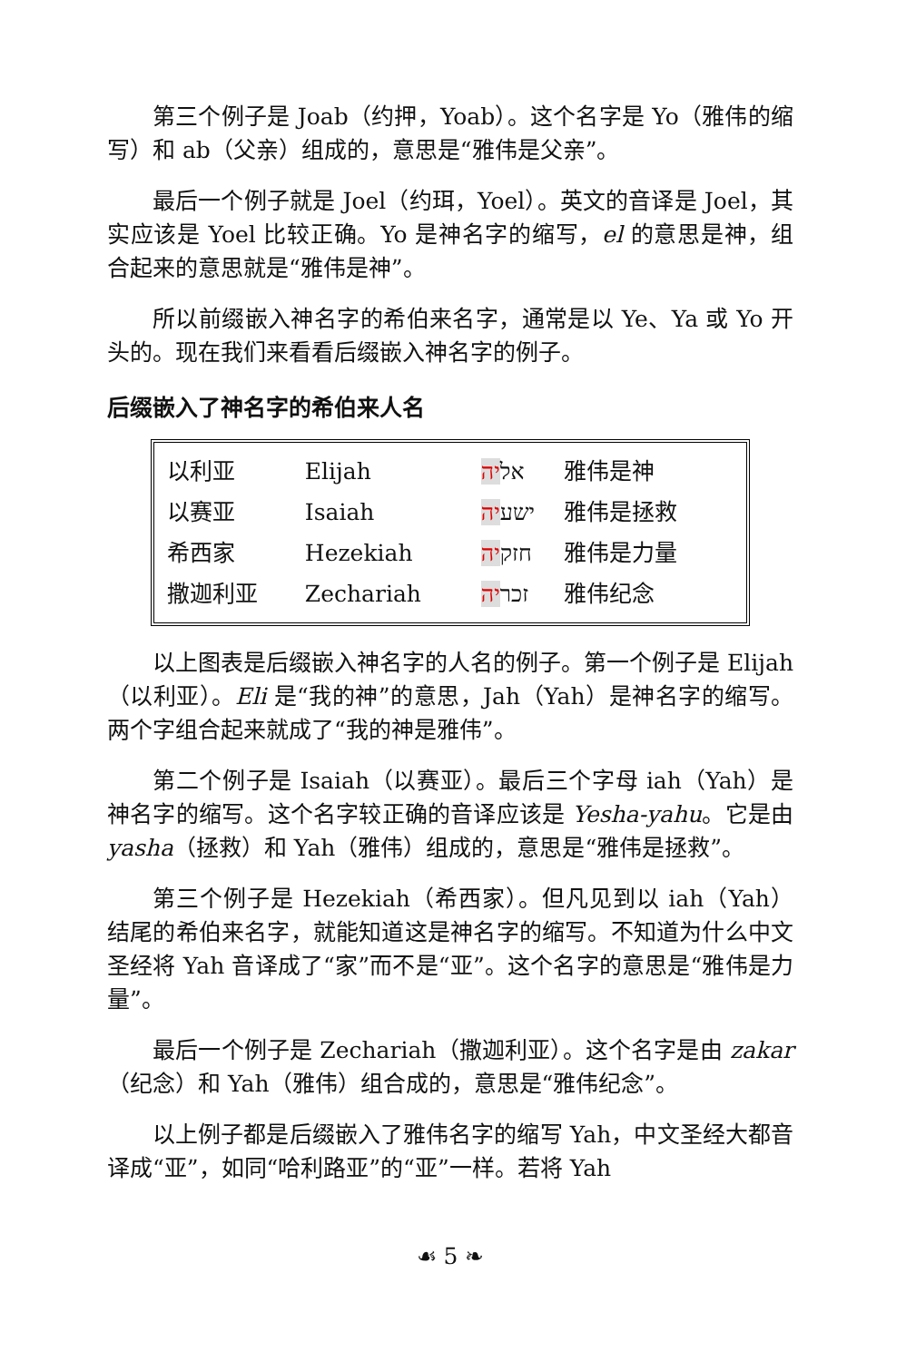第三个例子是 Joab（约押，Yoab）。这个名字是 Yo（雅伟的缩写）和 ab（父亲）组成的，意思是“雅伟是父亲”。
最后一个例子就是 Joel（约珥，Yoel）。英文的音译是 Joel，其实应该是 Yoel 比较正确。Yo 是神名字的缩写，el 的意思是神，组合起来的意思就是“雅伟是神”。
所以前缀嵌入神名字的希伯来名字，通常是以 Ye、Ya 或 Yo 开头的。现在我们来看看后缀嵌入神名字的例子。
后缀嵌入了神名字的希伯来人名
| 以利亚 | Elijah | אל יה | 雅伟是神 |
| 以赛亚 | Isaiah | ישע יה | 雅伟是拯救 |
| 希西家 | Hezekiah | חזק יה | 雅伟是力量 |
| 撒迦利亚 | Zechariah | זכר יה | 雅伟纪念 |
以上图表是后缀嵌入神名字的人名的例子。第一个例子是 Elijah（以利亚）。Eli 是“我的神”的意思，Jah（Yah）是神名字的缩写。两个字组合起来就成了“我的神是雅伟”。
第二个例子是 Isaiah（以赛亚）。最后三个字母 iah（Yah）是神名字的缩写。这个名字较正确的音译应该是 Yesha-yahu。它是由 yasha（拯救）和 Yah（雅伟）组成的，意思是“雅伟是拯救”。
第三个例子是 Hezekiah（希西家）。但凡见到以 iah（Yah）结尾的希伯来名字，就能知道这是神名字的缩写。不知道为什么中文圣经将 Yah 音译成了“家”而不是“亚”。这个名字的意思是“雅伟是力量”。
最后一个例子是 Zechariah（撒迦利亚）。这个名字是由 zakar（纪念）和 Yah（雅伟）组合成的，意思是“雅伟纪念”。
以上例子都是后缀嵌入了雅伟名字的缩写 Yah，中文圣经大都音译成“亚”，如同“哈利路亚”的“亚”一样。若将 Yah
☙ 5 ❧